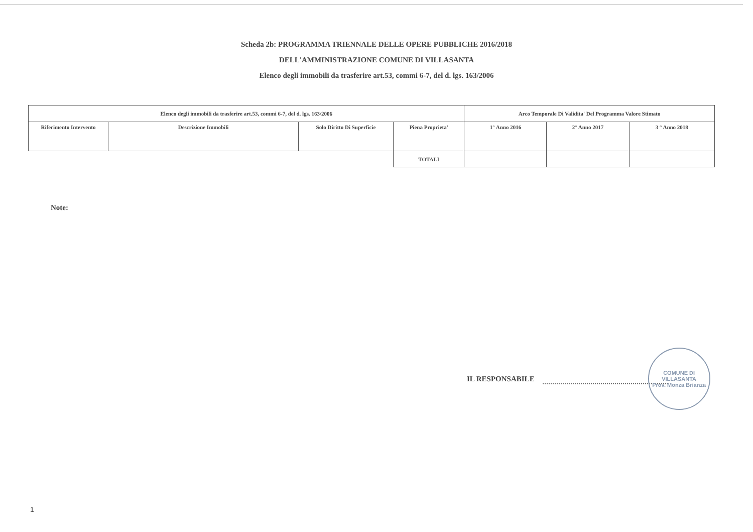Scheda 2b: PROGRAMMA TRIENNALE DELLE OPERE PUBBLICHE 2016/2018
DELL'AMMINISTRAZIONE COMUNE DI VILLASANTA
Elenco degli immobili da trasferire art.53, commi 6-7, del d. lgs. 163/2006
| Elenco degli immobili da trasferire art.53, commi 6-7, del d. lgs. 163/2006 | | | | Arco Temporale Di Validita' Del Programma Valore Stimato | | |
| --- | --- | --- | --- | --- | --- | --- |
| Riferimento Intervento | Descrizione Immobili | Solo Diritto Di Superficie | Piena Proprieta' | 1° Anno 2016 | 2° Anno 2017 | 3 ° Anno 2018 |
| | | | TOTALI | | | |
Note:
IL RESPONSABILE
COMUNE DI VILLASANTA
Prov. Monza Brianza
1